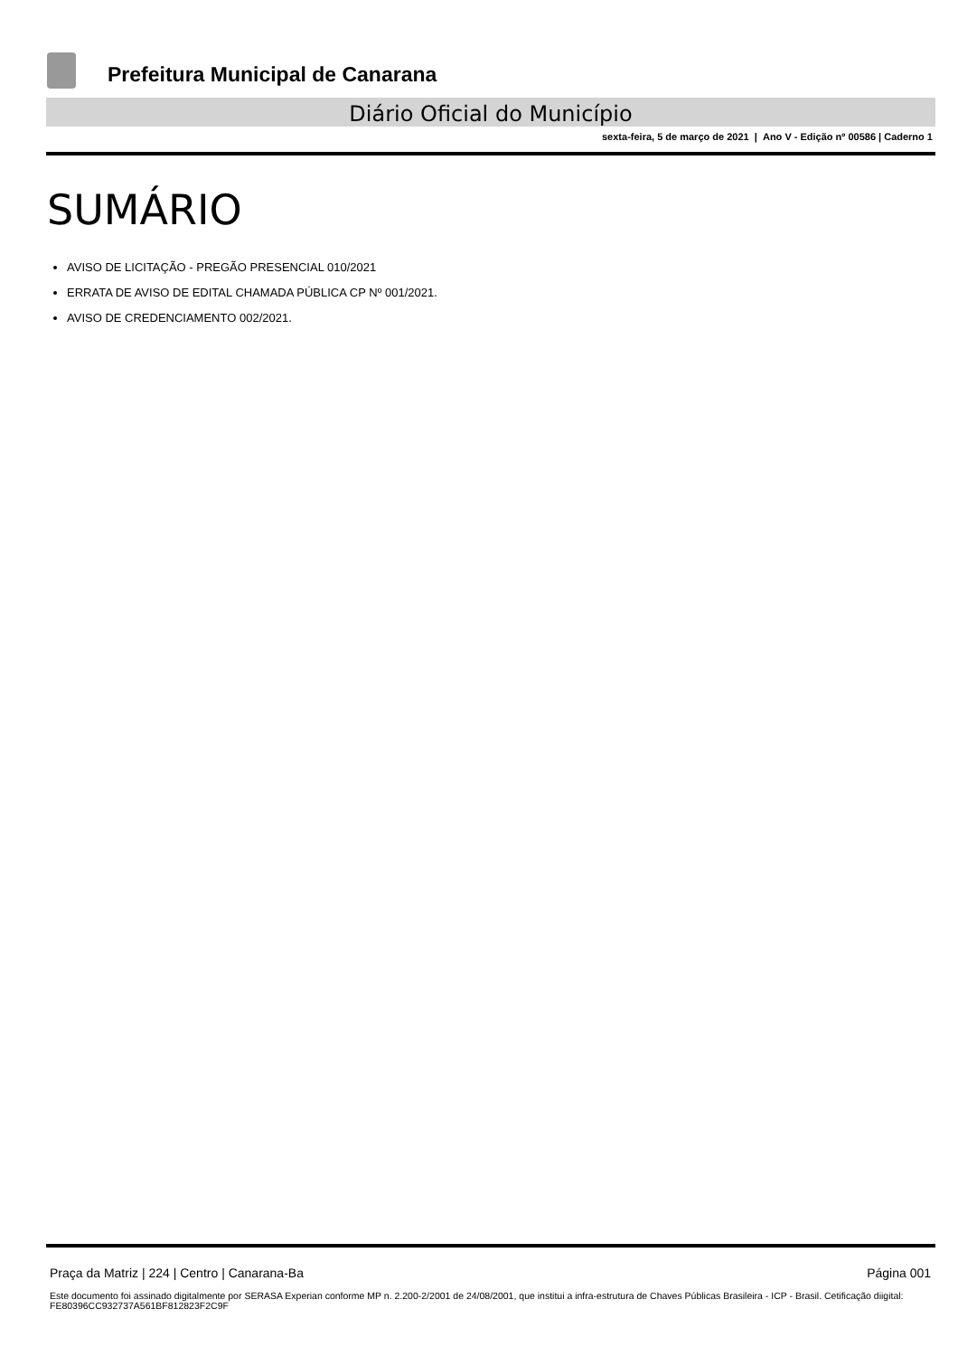Prefeitura Municipal de Canarana
Diário Oficial do Município
sexta-feira, 5 de março de 2021 | Ano V - Edição nº 00586 | Caderno 1
SUMÁRIO
AVISO DE LICITAÇÃO - PREGÃO PRESENCIAL 010/2021
ERRATA DE AVISO DE EDITAL CHAMADA PÚBLICA CP Nº 001/2021.
AVISO DE CREDENCIAMENTO 002/2021.
Praça da Matriz | 224 | Centro | Canarana-Ba Página 001
Este documento foi assinado digitalmente por SERASA Experian conforme MP n. 2.200-2/2001 de 24/08/2001, que institui a infra-estrutura de Chaves Públicas Brasileira - ICP - Brasil. Cetificação diigital: FE80396CC932737A561BF812823F2C9F